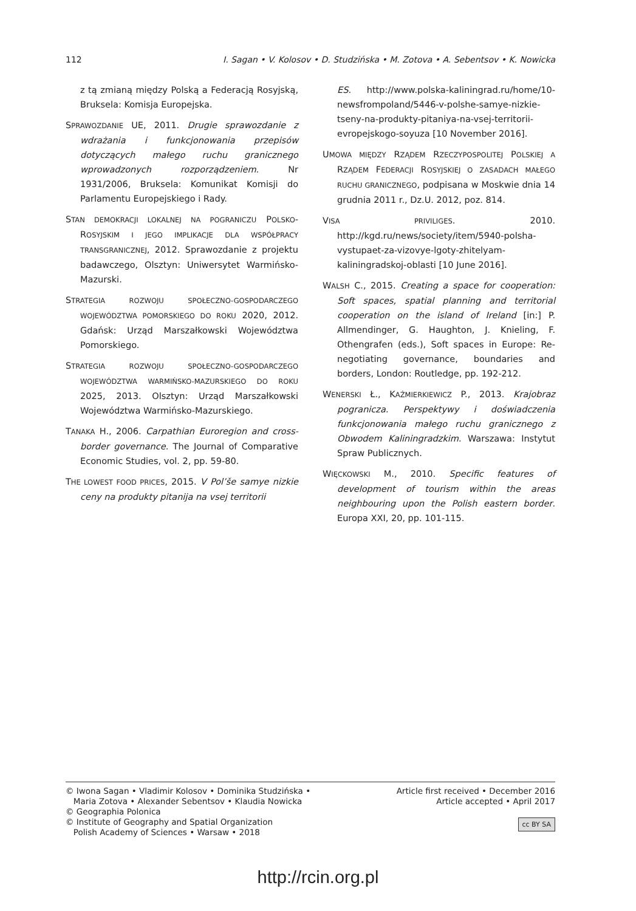112 I. Sagan • V. Kolosov • D. Studzińska • M. Zotova • A. Sebentsov • K. Nowicka
z tą zmianą między Polską a Federacją Rosyjską, Bruksela: Komisja Europejska.
SPRAWOZDANIE UE, 2011. Drugie sprawozdanie z wdrażania i funkcjonowania przepisów dotyczących małego ruchu granicznego wprowadzonych rozporządzeniem. Nr 1931/2006, Bruksela: Komunikat Komisji do Parlamentu Europejskiego i Rady.
STAN DEMOKRACJI LOKALNEJ NA POGRANICZU POLSKO-ROSYJSKIM I JEGO IMPLIKACJE DLA WSPÓŁPRACY TRANSGRANICZNEJ, 2012. Sprawozdanie z projektu badawczego, Olsztyn: Uniwersytet Warmińsko-Mazurski.
STRATEGIA ROZWOJU SPOŁECZNO-GOSPODARCZEGO WOJEWÓDZTWA POMORSKIEGO DO ROKU 2020, 2012. Gdańsk: Urząd Marszałkowski Województwa Pomorskiego.
STRATEGIA ROZWOJU SPOŁECZNO-GOSPODARCZEGO WOJEWÓDZTWA WARMIŃSKO-MAZURSKIEGO DO ROKU 2025, 2013. Olsztyn: Urząd Marszałkowski Województwa Warmińsko-Mazurskiego.
TANAKA H., 2006. Carpathian Euroregion and cross-border governance. The Journal of Comparative Economic Studies, vol. 2, pp. 59-80.
THE LOWEST FOOD PRICES, 2015. V Pol’še samye nizkie ceny na produkty pitanija na vsej territorii
ES. http://www.polska-kaliningrad.ru/home/10-newsfrompoland/5446-v-polshe-samye-nizkie-tseny-na-produkty-pitaniya-na-vsej-territorii-evropejskogo-soyuza [10 November 2016].
UMOWA MIĘDZY RZĄDEM RZECZYPOSPOLITEJ POLSKIEJ A RZĄDEM FEDERACJI ROSYJSKIEJ O ZASADACH MAŁEGO RUCHU GRANICZNEGO, podpisana w Moskwie dnia 14 grudnia 2011 r., Dz.U. 2012, poz. 814.
VISA PRIVILIGES. 2010. http://kgd.ru/news/society/item/5940-polsha-vystupaet-za-vizovye-lgoty-zhitelyam-kaliningradskoj-oblasti [10 June 2016].
WALSH C., 2015. Creating a space for cooperation: Soft spaces, spatial planning and territorial cooperation on the island of Ireland [in:] P. Allmendinger, G. Haughton, J. Knieling, F. Othengrafen (eds.), Soft spaces in Europe: Re-negotiating governance, boundaries and borders, London: Routledge, pp. 192-212.
WENERSKI Ł., KAŹMIERKIEWICZ P., 2013. Krajobraz pogranicza. Perspektywy i doświadczenia funkcjonowania małego ruchu granicznego z Obwodem Kaliningradzkim. Warszawa: Instytut Spraw Publicznych.
WIĘCKOWSKI M., 2010. Specific features of development of tourism within the areas neighbouring upon the Polish eastern border. Europa XXI, 20, pp. 101-115.
© Iwona Sagan • Vladimir Kolosov • Dominika Studzińska •
Maria Zotova • Alexander Sebentsov • Klaudia Nowicka
© Geographia Polonica
© Institute of Geography and Spatial Organization
Polish Academy of Sciences • Warsaw • 2018
Article first received • December 2016
Article accepted • April 2017
cc BY SA
http://rcin.org.pl